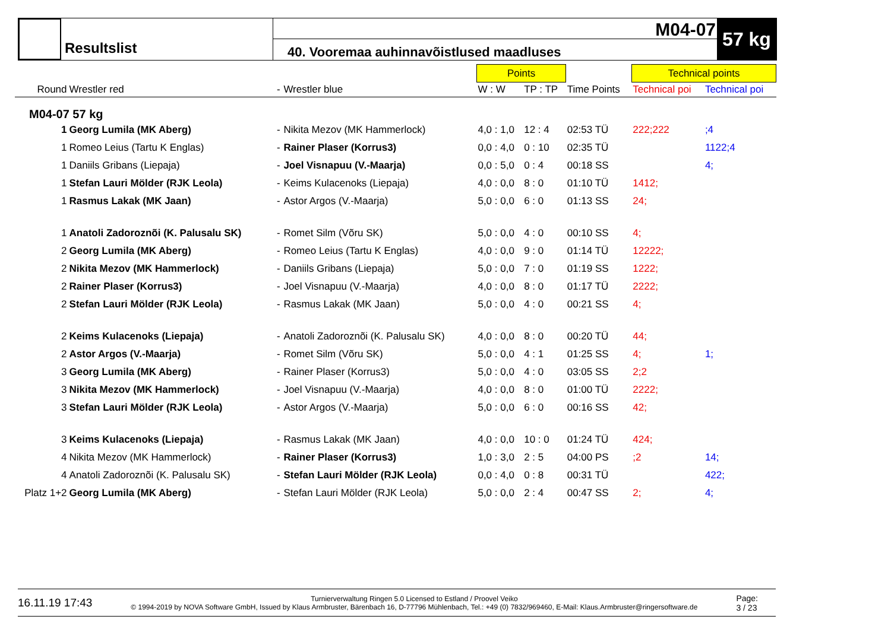Resultslist
M04-07
40. Vooremaa auhinnavõistlused maadluses
57 kg
| | | | | Points | | | Technical points | |
| --- | --- | --- | --- | --- | --- | --- | --- | --- |
| Round | Wrestler red | - | Wrestler blue | W : W | TP : TP | Time Points | Technical poi | Technical poi |
| M04-07 57 kg | | | | | | | | |
| 1 | Georg Lumila (MK Aberg) | - | Nikita Mezov (MK Hammerlock) | 4,0 : 1,0 | 12 : 4 | 02:53 TÜ | 222;222 | ;4 |
| 1 | Romeo Leius (Tartu K Englas) | - | Rainer Plaser (Korrus3) | 0,0 : 4,0 | 0 : 10 | 02:35 TÜ | | 1122;4 |
| 1 | Daniils Gribans (Liepaja) | - | Joel Visnapuu (V.-Maarja) | 0,0 : 5,0 | 0 : 4 | 00:18 SS | | 4; |
| 1 | Stefan Lauri Mölder (RJK Leola) | - | Keims Kulacenoks (Liepaja) | 4,0 : 0,0 | 8 : 0 | 01:10 TÜ | 1412; | |
| 1 | Rasmus Lakak (MK Jaan) | - | Astor Argos (V.-Maarja) | 5,0 : 0,0 | 6 : 0 | 01:13 SS | 24; | |
| 1 | Anatoli Zadoroznõi (K. Palusalu SK) | - | Romet Silm (Võru SK) | 5,0 : 0,0 | 4 : 0 | 00:10 SS | 4; | |
| 2 | Georg Lumila (MK Aberg) | - | Romeo Leius (Tartu K Englas) | 4,0 : 0,0 | 9 : 0 | 01:14 TÜ | 12222; | |
| 2 | Nikita Mezov (MK Hammerlock) | - | Daniils Gribans (Liepaja) | 5,0 : 0,0 | 7 : 0 | 01:19 SS | 1222; | |
| 2 | Rainer Plaser (Korrus3) | - | Joel Visnapuu (V.-Maarja) | 4,0 : 0,0 | 8 : 0 | 01:17 TÜ | 2222; | |
| 2 | Stefan Lauri Mölder (RJK Leola) | - | Rasmus Lakak (MK Jaan) | 5,0 : 0,0 | 4 : 0 | 00:21 SS | 4; | |
| 2 | Keims Kulacenoks (Liepaja) | - | Anatoli Zadoroznõi (K. Palusalu SK) | 4,0 : 0,0 | 8 : 0 | 00:20 TÜ | 44; | |
| 2 | Astor Argos (V.-Maarja) | - | Romet Silm (Võru SK) | 5,0 : 0,0 | 4 : 1 | 01:25 SS | 4; | 1; |
| 3 | Georg Lumila (MK Aberg) | - | Rainer Plaser (Korrus3) | 5,0 : 0,0 | 4 : 0 | 03:05 SS | 2;2 | |
| 3 | Nikita Mezov (MK Hammerlock) | - | Joel Visnapuu (V.-Maarja) | 4,0 : 0,0 | 8 : 0 | 01:00 TÜ | 2222; | |
| 3 | Stefan Lauri Mölder (RJK Leola) | - | Astor Argos (V.-Maarja) | 5,0 : 0,0 | 6 : 0 | 00:16 SS | 42; | |
| 3 | Keims Kulacenoks (Liepaja) | - | Rasmus Lakak (MK Jaan) | 4,0 : 0,0 | 10 : 0 | 01:24 TÜ | 424; | |
| 4 | Nikita Mezov (MK Hammerlock) | - | Rainer Plaser (Korrus3) | 1,0 : 3,0 | 2 : 5 | 04:00 PS | ;2 | 14; |
| 4 | Anatoli Zadoroznõi (K. Palusalu SK) | - | Stefan Lauri Mölder (RJK Leola) | 0,0 : 4,0 | 0 : 8 | 00:31 TÜ | | 422; |
| Platz 1+2 | Georg Lumila (MK Aberg) | - | Stefan Lauri Mölder (RJK Leola) | 5,0 : 0,0 | 2 : 4 | 00:47 SS | 2; | 4; |
16.11.19 17:43 Turnierverwaltung Ringen 5.0 Licensed to Estland / Proovel Veiko
© 1994-2019 by NOVA Software GmbH, Issued by Klaus Armbruster, Bärenbach 16, D-77796 Mühlenbach, Tel.: +49 (0) 7832/969460, E-Mail: Klaus.Armbruster@ringersoftware.de Page:
3 / 23